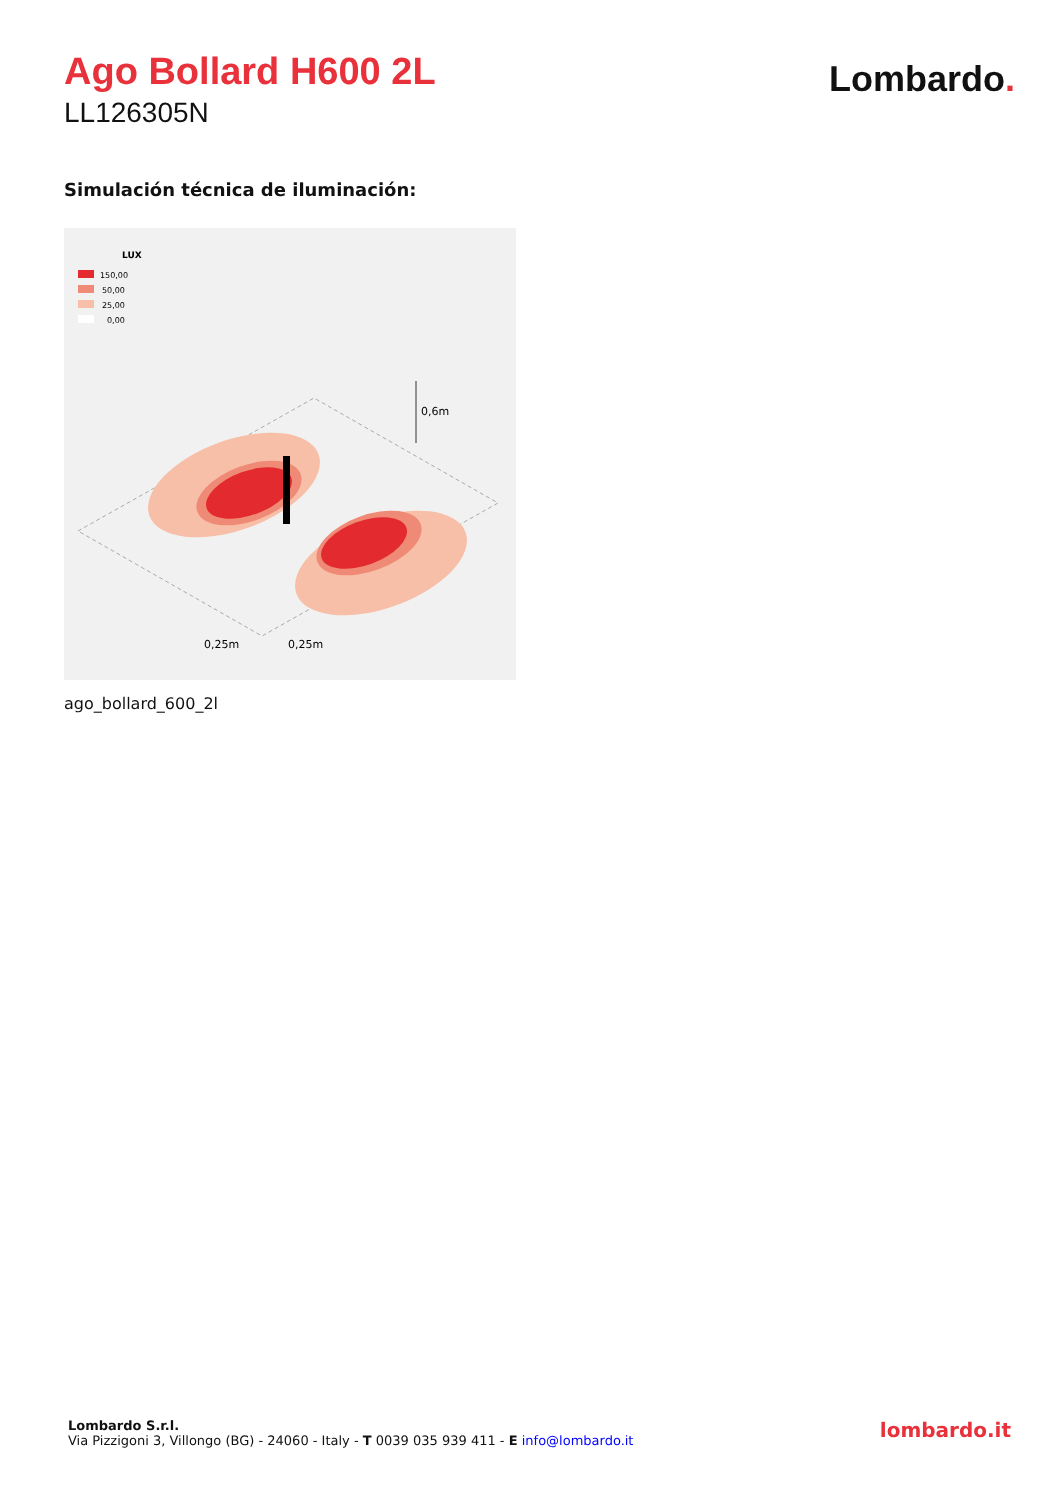Ago Bollard H600 2L
LL126305N
Lombardo.
Simulación técnica de iluminación:
LUX
150,00
50,00
25,00
0,00
0,6m
0,25m
0,25m
ago_bollard_600_2l
Lombardo S.r.l.
Via Pizzigoni 3, Villongo (BG) - 24060 - Italy - T 0039 035 939 411 - E info@lombardo.it
lombardo.it